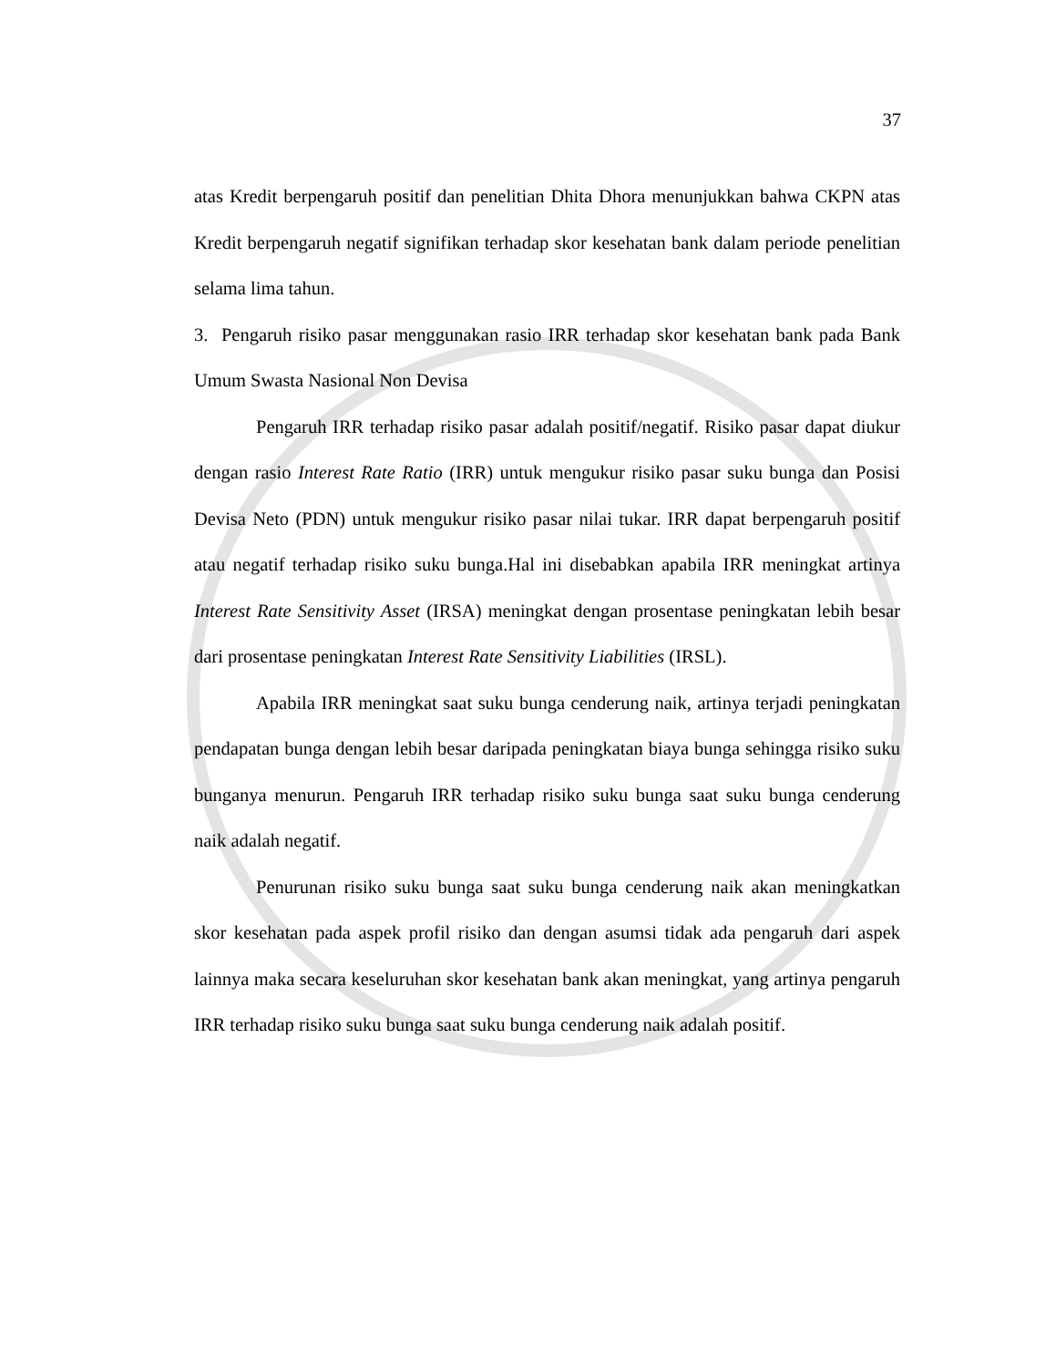37
atas Kredit berpengaruh positif dan penelitian Dhita Dhora menunjukkan bahwa CKPN atas Kredit berpengaruh negatif signifikan terhadap skor kesehatan bank dalam periode penelitian selama lima tahun.
3. Pengaruh risiko pasar menggunakan rasio IRR terhadap skor kesehatan bank pada Bank Umum Swasta Nasional Non Devisa
Pengaruh IRR terhadap risiko pasar adalah positif/negatif. Risiko pasar dapat diukur dengan rasio Interest Rate Ratio (IRR) untuk mengukur risiko pasar suku bunga dan Posisi Devisa Neto (PDN) untuk mengukur risiko pasar nilai tukar. IRR dapat berpengaruh positif atau negatif terhadap risiko suku bunga.Hal ini disebabkan apabila IRR meningkat artinya Interest Rate Sensitivity Asset (IRSA) meningkat dengan prosentase peningkatan lebih besar dari prosentase peningkatan Interest Rate Sensitivity Liabilities (IRSL).
Apabila IRR meningkat saat suku bunga cenderung naik, artinya terjadi peningkatan pendapatan bunga dengan lebih besar daripada peningkatan biaya bunga sehingga risiko suku bunganya menurun. Pengaruh IRR terhadap risiko suku bunga saat suku bunga cenderung naik adalah negatif.
Penurunan risiko suku bunga saat suku bunga cenderung naik akan meningkatkan skor kesehatan pada aspek profil risiko dan dengan asumsi tidak ada pengaruh dari aspek lainnya maka secara keseluruhan skor kesehatan bank akan meningkat, yang artinya pengaruh IRR terhadap risiko suku bunga saat suku bunga cenderung naik adalah positif.